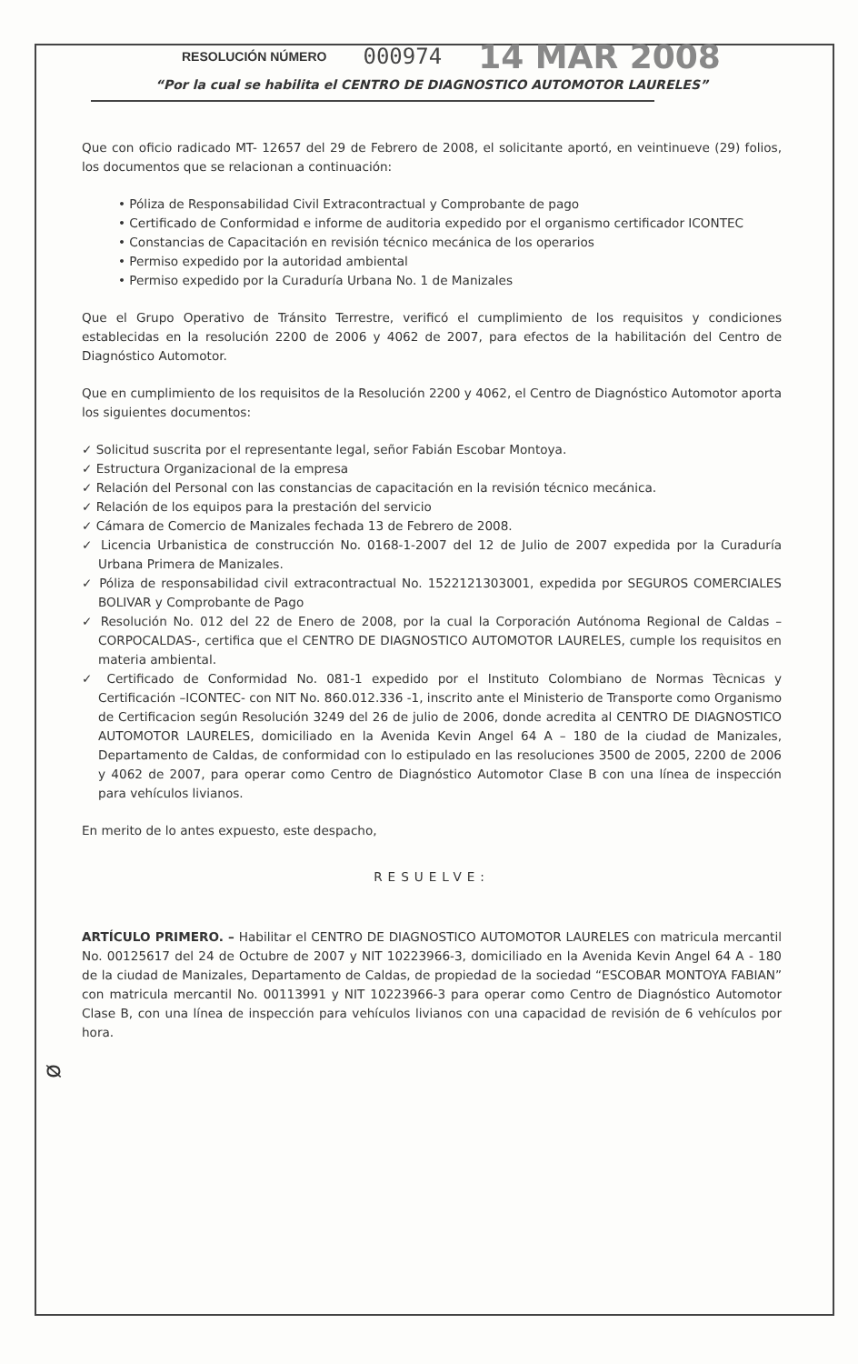RESOLUCIÓN NÚMERO 000974 14 MAR 2008
“Por la cual se habilita el CENTRO DE DIAGNOSTICO AUTOMOTOR LAURELES”
Que con oficio radicado MT- 12657 del 29 de Febrero de 2008, el solicitante aportó, en veintinueve (29) folios, los documentos que se relacionan a continuación:
• Póliza de Responsabilidad Civil Extracontractual y Comprobante de pago
• Certificado de Conformidad e informe de auditoria expedido por el organismo certificador ICONTEC
• Constancias de Capacitación en revisión técnico mecánica de los operarios
• Permiso expedido por la autoridad ambiental
• Permiso expedido por la Curaduría Urbana No. 1 de Manizales
Que el Grupo Operativo de Tránsito Terrestre, verificó el cumplimiento de los requisitos y condiciones establecidas en la resolución 2200 de 2006 y 4062 de 2007, para efectos de la habilitación del Centro de Diagnóstico Automotor.
Que en cumplimiento de los requisitos de la Resolución 2200 y 4062, el Centro de Diagnóstico Automotor aporta los siguientes documentos:
✓ Solicitud suscrita por el representante legal, señor Fabián Escobar Montoya.
✓ Estructura Organizacional de la empresa
✓ Relación del Personal con las constancias de capacitación en la revisión técnico mecánica.
✓ Relación de los equipos para la prestación del servicio
✓ Cámara de Comercio de Manizales fechada 13 de Febrero de 2008.
✓ Licencia Urbanistica de construcción No. 0168-1-2007 del 12 de Julio de 2007 expedida por la Curaduría Urbana Primera de Manizales.
✓ Póliza de responsabilidad civil extracontractual No. 1522121303001, expedida por SEGUROS COMERCIALES BOLIVAR y Comprobante de Pago
✓ Resolución No. 012 del 22 de Enero de 2008, por la cual la Corporación Autónoma Regional de Caldas –CORPOCALDAS-, certifica que el CENTRO DE DIAGNOSTICO AUTOMOTOR LAURELES, cumple los requisitos en materia ambiental.
✓ Certificado de Conformidad No. 081-1 expedido por el Instituto Colombiano de Normas Tècnicas y Certificación –ICONTEC- con NIT No. 860.012.336 -1, inscrito ante el Ministerio de Transporte como Organismo de Certificacion según Resolución 3249 del 26 de julio de 2006, donde acredita al CENTRO DE DIAGNOSTICO AUTOMOTOR LAURELES, domiciliado en la Avenida Kevin Angel 64 A – 180 de la ciudad de Manizales, Departamento de Caldas, de conformidad con lo estipulado en las resoluciones 3500 de 2005, 2200 de 2006 y 4062 de 2007, para operar como Centro de Diagnóstico Automotor Clase B con una línea de inspección para vehículos livianos.
En merito de lo antes expuesto, este despacho,
RESUELVE:
ARTÍCULO PRIMERO. – Habilitar el CENTRO DE DIAGNOSTICO AUTOMOTOR LAURELES con matricula mercantil No. 00125617 del 24 de Octubre de 2007 y NIT 10223966-3, domiciliado en la Avenida Kevin Angel 64 A - 180 de la ciudad de Manizales, Departamento de Caldas, de propiedad de la sociedad “ESCOBAR MONTOYA FABIAN” con matricula mercantil No. 00113991 y NIT 10223966-3 para operar como Centro de Diagnóstico Automotor Clase B, con una línea de inspección para vehículos livianos con una capacidad de revisión de 6 vehículos por hora.
ᴓ